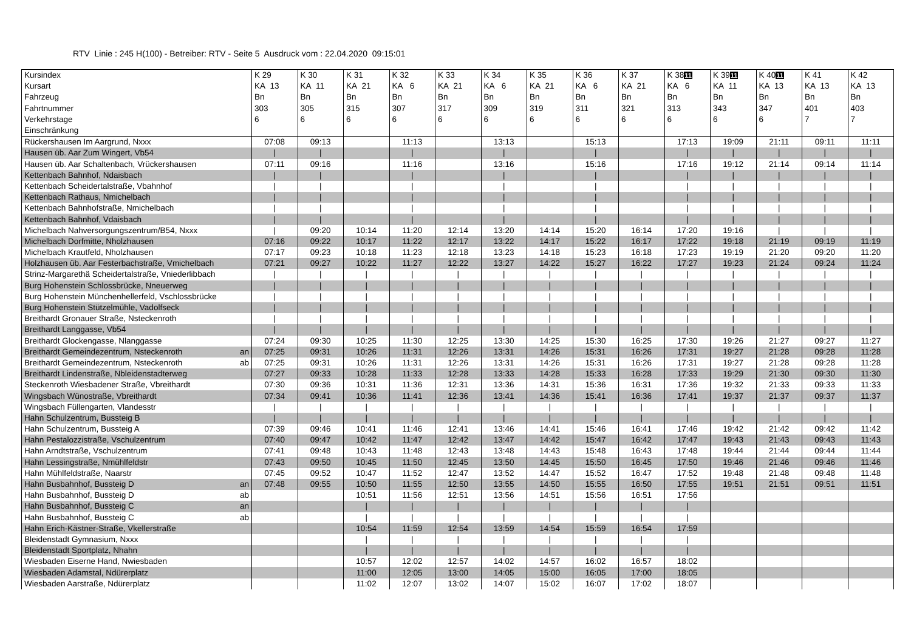RTV Linie : 245 H(100) - Betreiber: RTV - Seite 5 Ausdruck vom : 22.04.2020 09:15:01
| Kursindex | K 29 | K 30 | K 31 | K 32 | K 33 | K 34 | K 35 | K 36 | K 37 | K 38 11 | K 39 11 | K 40 11 | K 41 | K 42 |
| --- | --- | --- | --- | --- | --- | --- | --- | --- | --- | --- | --- | --- | --- | --- |
| Kursart | KA 13 | KA 11 | KA 21 | KA 6 | KA 21 | KA 6 | KA 21 | KA 6 | KA 21 | KA 6 | KA 11 | KA 13 | KA 13 | KA 13 |
| Fahrzeug | Bn | Bn | Bn | Bn | Bn | Bn | Bn | Bn | Bn | Bn | Bn | Bn | Bn | Bn |
| Fahrtnummer | 303 | 305 | 315 | 307 | 317 | 309 | 319 | 311 | 321 | 313 | 343 | 347 | 401 | 403 |
| Verkehrstage | 6 | 6 | 6 | 6 | 6 | 6 | 6 | 6 | 6 | 6 | 6 | 6 | 7 | 7 |
| Einschränkung | | | | | | | | | | | | | | |
| Rückershausen Im Aargrund, Nxxx | 07:08 | 09:13 | | 11:13 | | 13:13 | | 15:13 | | 17:13 | 19:09 | 21:11 | 09:11 | 11:11 |
| Hausen üb. Aar Zum Wingert, Vb54 | / | / | | / | | / | | / | | / | / | / | / | / |
| Hausen üb. Aar Schaltenbach, Vrückershausen | 07:11 | 09:16 | | 11:16 | | 13:16 | | 15:16 | | 17:16 | 19:12 | 21:14 | 09:14 | 11:14 |
| Kettenbach Bahnhof, Ndaisbach | / | / | | / | | / | | / | | / | / | / | / | / |
| Kettenbach Scheidertalstraße, Vbahnhof | / | / | | / | | / | | / | | / | / | / | / | / |
| Kettenbach Rathaus, Nmichelbach | / | / | | / | | / | | / | | / | / | / | / | / |
| Kettenbach Bahnhofstraße, Nmichelbach | / | / | | / | | / | | / | | / | / | / | / | / |
| Kettenbach Bahnhof, Vdaisbach | / | / | | / | | / | | / | | / | / | / | / | / |
| Michelbach Nahversorgungszentrum/B54, Nxxx | / | 09:20 | 10:14 | 11:20 | 12:14 | 13:20 | 14:14 | 15:20 | 16:14 | 17:20 | 19:16 | / | / | / |
| Michelbach Dorfmitte, Nholzhausen | 07:16 | 09:22 | 10:17 | 11:22 | 12:17 | 13:22 | 14:17 | 15:22 | 16:17 | 17:22 | 19:18 | 21:19 | 09:19 | 11:19 |
| Michelbach Krautfeld, Nholzhausen | 07:17 | 09:23 | 10:18 | 11:23 | 12:18 | 13:23 | 14:18 | 15:23 | 16:18 | 17:23 | 19:19 | 21:20 | 09:20 | 11:20 |
| Holzhausen üb. Aar Festerbachstraße, Vmichelbach | 07:21 | 09:27 | 10:22 | 11:27 | 12:22 | 13:27 | 14:22 | 15:27 | 16:22 | 17:27 | 19:23 | 21:24 | 09:24 | 11:24 |
| Strinz-Margarethä Scheidertalstraße, Vniederlibbach | / | / | / | / | / | / | / | / | / | / | / | / | / | / |
| Burg Hohenstein Schlossbrücke, Nneuerweg | / | / | / | / | / | / | / | / | / | / | / | / | / | / |
| Burg Hohenstein Münchenhellerfeld, Vschlossbrücke | / | / | / | / | / | / | / | / | / | / | / | / | / | / |
| Burg Hohenstein Stützelmühle, Vadolfseck | / | / | / | / | / | / | / | / | / | / | / | / | / | / |
| Breithardt Gronauer Straße, Nsteckenroth | / | / | / | / | / | / | / | / | / | / | / | / | / | / |
| Breithardt Langgasse, Vb54 | / | / | / | / | / | / | / | / | / | / | / | / | / | / |
| Breithardt Glockengasse, Nlanggasse | 07:24 | 09:30 | 10:25 | 11:30 | 12:25 | 13:30 | 14:25 | 15:30 | 16:25 | 17:30 | 19:26 | 21:27 | 09:27 | 11:27 |
| Breithardt Gemeindezentrum, Nsteckenroth an | 07:25 | 09:31 | 10:26 | 11:31 | 12:26 | 13:31 | 14:26 | 15:31 | 16:26 | 17:31 | 19:27 | 21:28 | 09:28 | 11:28 |
| Breithardt Gemeindezentrum, Nsteckenroth ab | 07:25 | 09:31 | 10:26 | 11:31 | 12:26 | 13:31 | 14:26 | 15:31 | 16:26 | 17:31 | 19:27 | 21:28 | 09:28 | 11:28 |
| Breithardt Lindenstraße, Nbleidenstadterweg | 07:27 | 09:33 | 10:28 | 11:33 | 12:28 | 13:33 | 14:28 | 15:33 | 16:28 | 17:33 | 19:29 | 21:30 | 09:30 | 11:30 |
| Steckenroth Wiesbadener Straße, Vbreithardt | 07:30 | 09:36 | 10:31 | 11:36 | 12:31 | 13:36 | 14:31 | 15:36 | 16:31 | 17:36 | 19:32 | 21:33 | 09:33 | 11:33 |
| Wingsbach Wünostraße, Vbreithardt | 07:34 | 09:41 | 10:36 | 11:41 | 12:36 | 13:41 | 14:36 | 15:41 | 16:36 | 17:41 | 19:37 | 21:37 | 09:37 | 11:37 |
| Wingsbach Füllengarten, Vlandesstr | / | / | / | / | / | / | / | / | / | / | / | / | / | / |
| Hahn Schulzentrum, Bussteig B | / | / | / | / | / | / | / | / | / | / | / | / | / | / |
| Hahn Schulzentrum, Bussteig A | 07:39 | 09:46 | 10:41 | 11:46 | 12:41 | 13:46 | 14:41 | 15:46 | 16:41 | 17:46 | 19:42 | 21:42 | 09:42 | 11:42 |
| Hahn Pestalozzistraße, Vschulzentrum | 07:40 | 09:47 | 10:42 | 11:47 | 12:42 | 13:47 | 14:42 | 15:47 | 16:42 | 17:47 | 19:43 | 21:43 | 09:43 | 11:43 |
| Hahn Arndtstraße, Vschulzentrum | 07:41 | 09:48 | 10:43 | 11:48 | 12:43 | 13:48 | 14:43 | 15:48 | 16:43 | 17:48 | 19:44 | 21:44 | 09:44 | 11:44 |
| Hahn Lessingstraße, Nmühlfeldstr | 07:43 | 09:50 | 10:45 | 11:50 | 12:45 | 13:50 | 14:45 | 15:50 | 16:45 | 17:50 | 19:46 | 21:46 | 09:46 | 11:46 |
| Hahn Mühlfeldstraße, Naarstr | 07:45 | 09:52 | 10:47 | 11:52 | 12:47 | 13:52 | 14:47 | 15:52 | 16:47 | 17:52 | 19:48 | 21:48 | 09:48 | 11:48 |
| Hahn Busbahnhof, Bussteig D an | 07:48 | 09:55 | 10:50 | 11:55 | 12:50 | 13:55 | 14:50 | 15:55 | 16:50 | 17:55 | 19:51 | 21:51 | 09:51 | 11:51 |
| Hahn Busbahnhof, Bussteig D ab | | | 10:51 | 11:56 | 12:51 | 13:56 | 14:51 | 15:56 | 16:51 | 17:56 | | | | |
| Hahn Busbahnhof, Bussteig C an | | | / | / | / | / | / | / | / | / | | | | |
| Hahn Busbahnhof, Bussteig C ab | | | / | / | / | / | / | / | / | / | | | | |
| Hahn Erich-Kästner-Straße, Vkellerstraße | | | 10:54 | 11:59 | 12:54 | 13:59 | 14:54 | 15:59 | 16:54 | 17:59 | | | | |
| Bleidenstadt Gymnasium, Nxxx | | | / | / | / | / | / | / | / | / | | | | |
| Bleidenstadt Sportplatz, Nhahn | | | / | / | / | / | / | / | / | / | | | | |
| Wiesbaden Eiserne Hand, Nwiesbaden | | | 10:57 | 12:02 | 12:57 | 14:02 | 14:57 | 16:02 | 16:57 | 18:02 | | | | |
| Wiesbaden Adamstal, Ndürerplatz | | | 11:00 | 12:05 | 13:00 | 14:05 | 15:00 | 16:05 | 17:00 | 18:05 | | | | |
| Wiesbaden Aarstraße, Ndürerplatz | | | 11:02 | 12:07 | 13:02 | 14:07 | 15:02 | 16:07 | 17:02 | 18:07 | | | | |